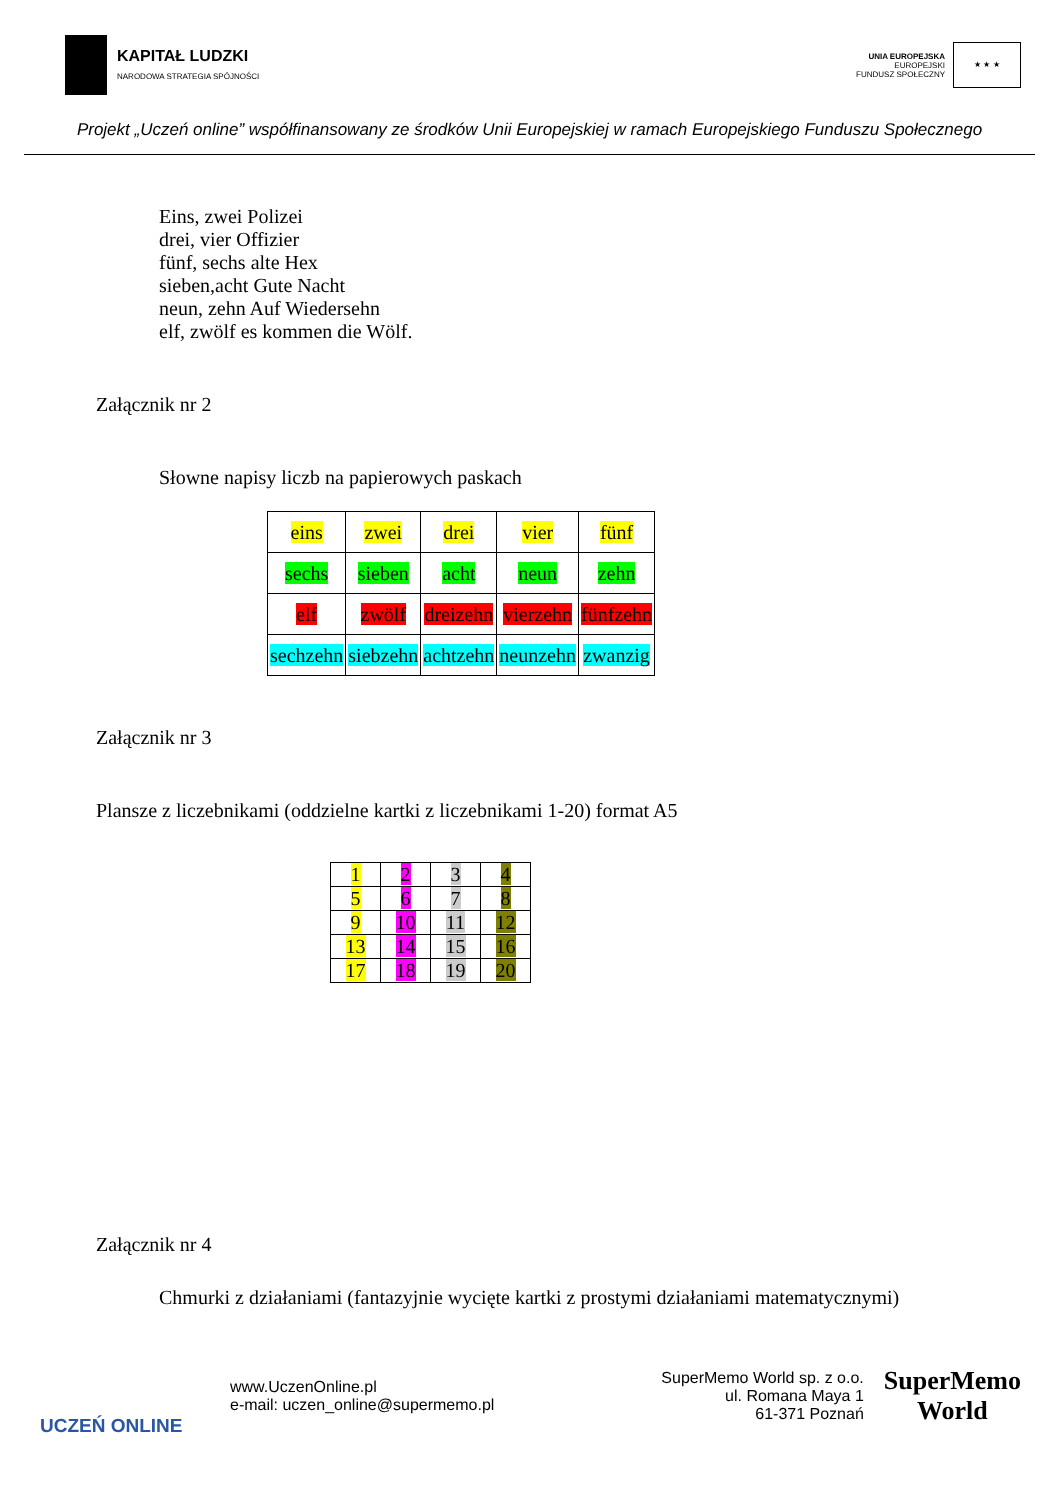KAPITAŁ LUDZKI
NARODOWA STRATEGIA SPÓJNOŚCI
UNIA EUROPEJSKA
EUROPEJSKI
FUNDUSZ SPOŁECZNY
★ ★ ★
Projekt „Uczeń online” współfinansowany ze środków Unii Europejskiej w ramach Europejskiego Funduszu Społecznego
Eins, zwei Polizei
drei, vier Offizier
fünf, sechs alte Hex
sieben,acht Gute Nacht
neun, zehn Auf Wiedersehn
elf, zwölf es kommen die Wölf.
Załącznik nr 2
Słowne napisy liczb na papierowych paskach
| eins | zwei | drei | vier | fünf |
| sechs | sieben | acht | neun | zehn |
| elf | zwölf | dreizehn | vierzehn | fünfzehn |
| sechzehn | siebzehn | achtzehn | neunzehn | zwanzig |
Załącznik nr 3
Plansze z liczebnikami (oddzielne kartki z liczebnikami 1-20) format A5
| 1 | 2 | 3 | 4 |
| 5 | 6 | 7 | 8 |
| 9 | 10 | 11 | 12 |
| 13 | 14 | 15 | 16 |
| 17 | 18 | 19 | 20 |
Załącznik nr 4
Chmurki z działaniami (fantazyjnie wycięte kartki z prostymi działaniami matematycznymi)
UCZEŃ ONLINE
www.UczenOnline.pl
e-mail: uczen_online@supermemo.pl
SuperMemo World sp. z o.o.
ul. Romana Maya 1
61-371 Poznań
SuperMemo
World